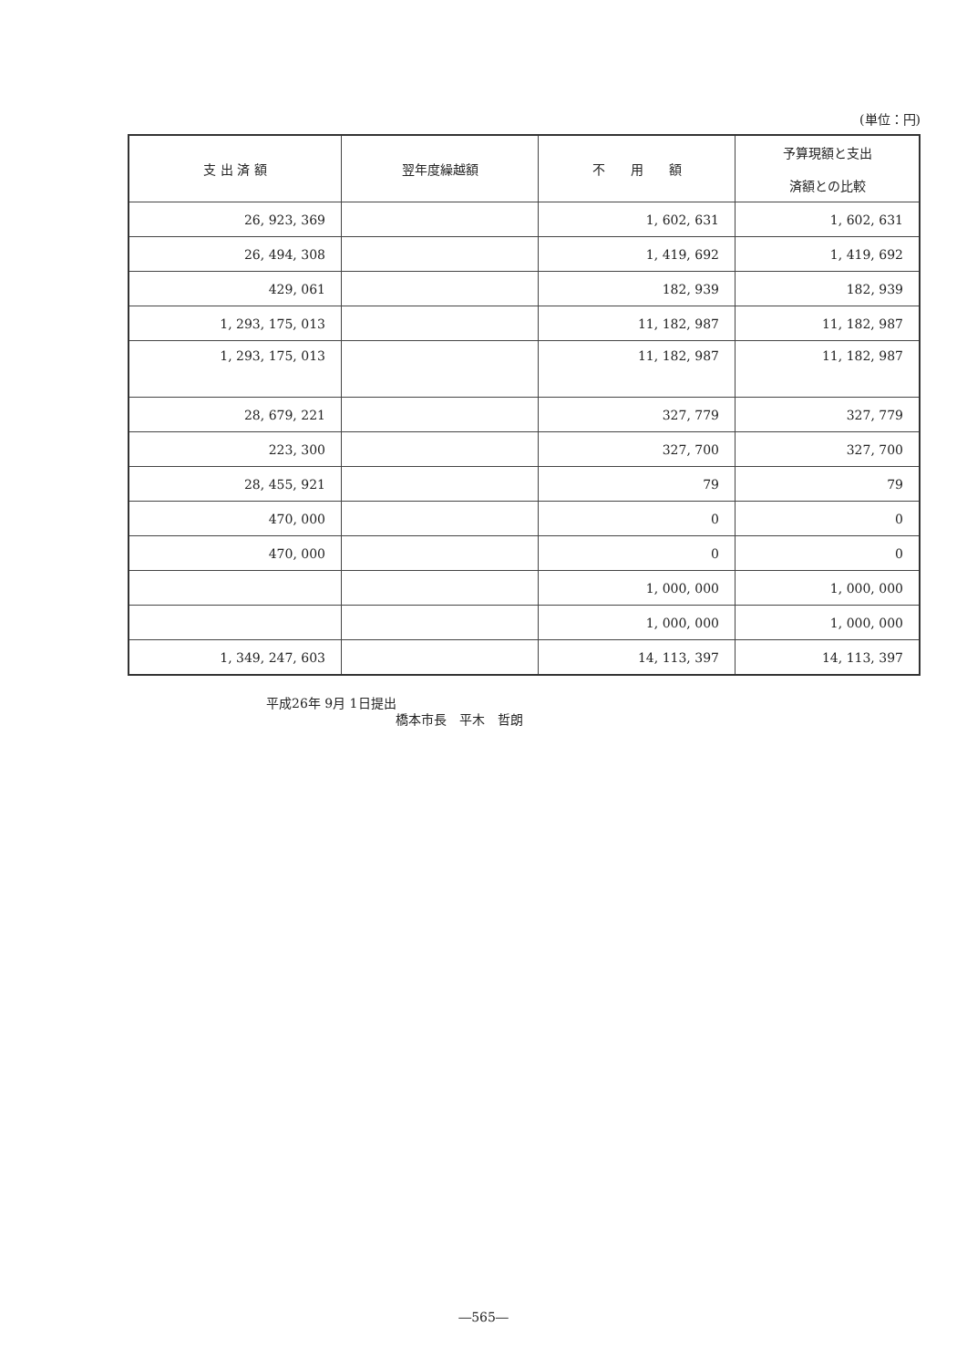(単位：円)
| 支 出 済 額 | 翌年度繰越額 | 不 用 額 | 予算現額と支出 済額との比較 |
| --- | --- | --- | --- |
| 26, 923, 369 | | 1, 602, 631 | 1, 602, 631 |
| 26, 494, 308 | | 1, 419, 692 | 1, 419, 692 |
| 429, 061 | | 182, 939 | 182, 939 |
| 1, 293, 175, 013 | | 11, 182, 987 | 11, 182, 987 |
| 1, 293, 175, 013 | | 11, 182, 987 | 11, 182, 987 |
| 28, 679, 221 | | 327, 779 | 327, 779 |
| 223, 300 | | 327, 700 | 327, 700 |
| 28, 455, 921 | | 79 | 79 |
| 470, 000 | | 0 | 0 |
| 470, 000 | | 0 | 0 |
| | | 1, 000, 000 | 1, 000, 000 |
| | | 1, 000, 000 | 1, 000, 000 |
| 1, 349, 247, 603 | | 14, 113, 397 | 14, 113, 397 |
平成26年 9月 1日提出
橋本市長　平木　哲朗
―565―